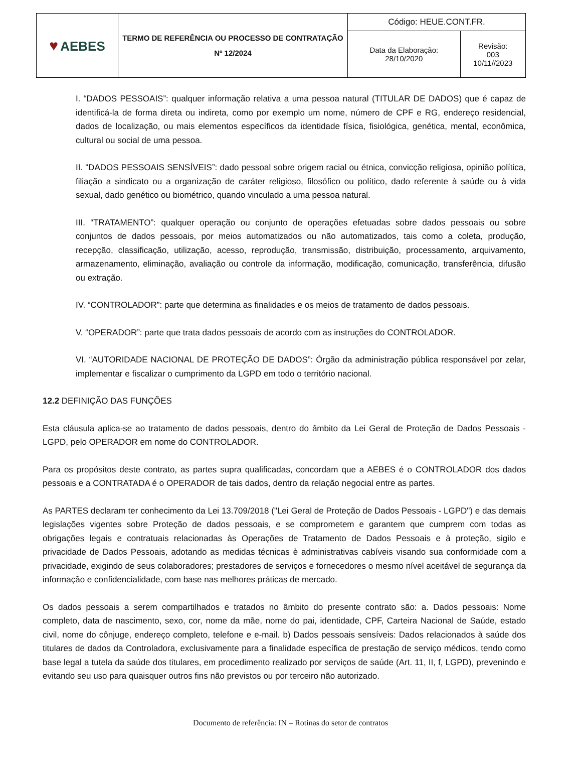| ♥ AEBES | TERMO DE REFERÊNCIA OU PROCESSO DE CONTRATAÇÃO Nº 12/2024 | Código: HEUE.CONT.FR. | |
| | | Data da Elaboração: 28/10/2020 | Revisão: 003 10/11//2023 |
I. “DADOS PESSOAIS”: qualquer informação relativa a uma pessoa natural (TITULAR DE DADOS) que é capaz de identificá-la de forma direta ou indireta, como por exemplo um nome, número de CPF e RG, endereço residencial, dados de localização, ou mais elementos específicos da identidade física, fisiológica, genética, mental, econômica, cultural ou social de uma pessoa.
II. “DADOS PESSOAIS SENSÍVEIS”: dado pessoal sobre origem racial ou étnica, convicção religiosa, opinião política, filiação a sindicato ou a organização de caráter religioso, filosófico ou político, dado referente à saúde ou à vida sexual, dado genético ou biométrico, quando vinculado a uma pessoa natural.
III. “TRATAMENTO”: qualquer operação ou conjunto de operações efetuadas sobre dados pessoais ou sobre conjuntos de dados pessoais, por meios automatizados ou não automatizados, tais como a coleta, produção, recepção, classificação, utilização, acesso, reprodução, transmissão, distribuição, processamento, arquivamento, armazenamento, eliminação, avaliação ou controle da informação, modificação, comunicação, transferência, difusão ou extração.
IV. “CONTROLADOR”: parte que determina as finalidades e os meios de tratamento de dados pessoais.
V. “OPERADOR”: parte que trata dados pessoais de acordo com as instruções do CONTROLADOR.
VI. “AUTORIDADE NACIONAL DE PROTEÇÃO DE DADOS”: Órgão da administração pública responsável por zelar, implementar e fiscalizar o cumprimento da LGPD em todo o território nacional.
12.2 DEFINIÇÃO DAS FUNÇÕES
Esta cláusula aplica-se ao tratamento de dados pessoais, dentro do âmbito da Lei Geral de Proteção de Dados Pessoais - LGPD, pelo OPERADOR em nome do CONTROLADOR.
Para os propósitos deste contrato, as partes supra qualificadas, concordam que a AEBES é o CONTROLADOR dos dados pessoais e a CONTRATADA é o OPERADOR de tais dados, dentro da relação negocial entre as partes.
As PARTES declaram ter conhecimento da Lei 13.709/2018 ("Lei Geral de Proteção de Dados Pessoais - LGPD") e das demais legislações vigentes sobre Proteção de dados pessoais, e se comprometem e garantem que cumprem com todas as obrigações legais e contratuais relacionadas às Operações de Tratamento de Dados Pessoais e à proteção, sigilo e privacidade de Dados Pessoais, adotando as medidas técnicas è administrativas cabíveis visando sua conformidade com a privacidade, exigindo de seus colaboradores; prestadores de serviços e fornecedores o mesmo nível aceitável de segurança da informação e confidencialidade, com base nas melhores práticas de mercado.
Os dados pessoais a serem compartilhados e tratados no âmbito do presente contrato são: a. Dados pessoais: Nome completo, data de nascimento, sexo, cor, nome da mãe, nome do pai, identidade, CPF, Carteira Nacional de Saúde, estado civil, nome do cônjuge, endereço completo, telefone e e-mail. b) Dados pessoais sensíveis: Dados relacionados à saúde dos titulares de dados da Controladora, exclusivamente para a finalidade específica de prestação de serviço médicos, tendo como base legal a tutela da saúde dos titulares, em procedimento realizado por serviços de saúde (Art. 11, II, f, LGPD), prevenindo e evitando seu uso para quaisquer outros fins não previstos ou por terceiro não autorizado.
Documento de referência: IN – Rotinas do setor de contratos